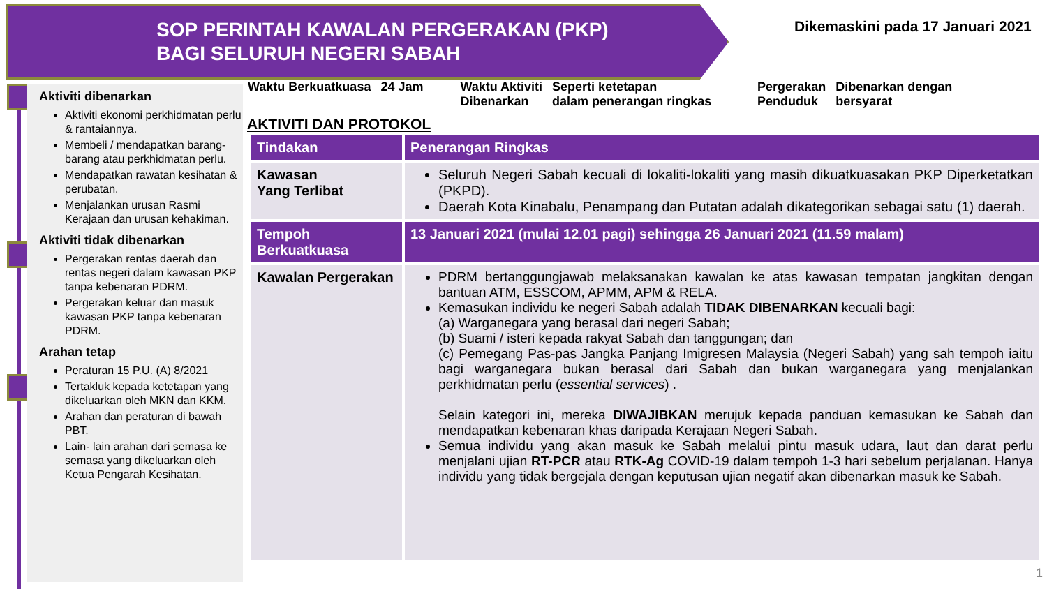SOP PERINTAH KAWALAN PERGERAKAN (PKP)
BAGI SELURUH NEGERI SABAH
Dikemaskini pada 17 Januari 2021
Aktiviti dibenarkan
Aktiviti ekonomi perkhidmatan perlu & rantaiannya.
Membeli / mendapatkan barang-barang atau perkhidmatan perlu.
Mendapatkan rawatan kesihatan & perubatan.
Menjalankan urusan Rasmi Kerajaan dan urusan kehakiman.
Aktiviti tidak dibenarkan
Pergerakan rentas daerah dan rentas negeri dalam kawasan PKP tanpa kebenaran PDRM.
Pergerakan keluar dan masuk kawasan PKP tanpa kebenaran PDRM.
Arahan tetap
Peraturan 15 P.U. (A) 8/2021
Tertakluk kepada ketetapan yang dikeluarkan oleh MKN dan KKM.
Arahan dan peraturan di bawah PBT.
Lain- lain arahan dari semasa ke semasa yang dikeluarkan oleh Ketua Pengarah Kesihatan.
Waktu Berkuatkuasa 24 Jam Waktu Aktiviti
Dibenarkan Seperti ketetapan
dalam penerangan ringkas Pergerakan
Penduduk Dibenarkan dengan
bersyarat
AKTIVITI DAN PROTOKOL
| Tindakan | Penerangan Ringkas |
| --- | --- |
| Kawasan Yang Terlibat | Seluruh Negeri Sabah kecuali di lokaliti-lokaliti yang masih dikuatkuasakan PKP Diperketatkan (PKPD). Daerah Kota Kinabalu, Penampang dan Putatan adalah dikategorikan sebagai satu (1) daerah. |
| Tempoh Berkuatkuasa | 13 Januari 2021 (mulai 12.01 pagi) sehingga 26 Januari 2021 (11.59 malam) |
| Kawalan Pergerakan | PDRM bertanggungjawab melaksanakan kawalan ke atas kawasan tempatan jangkitan dengan bantuan ATM, ESSCOM, APMM, APM & RELA. Kemasukan individu ke negeri Sabah adalah TIDAK DIBENARKAN kecuali bagi: (a) Warganegara yang berasal dari negeri Sabah; (b) Suami / isteri kepada rakyat Sabah dan tanggungan; dan (c) Pemegang Pas-pas Jangka Panjang Imigresen Malaysia (Negeri Sabah) yang sah tempoh iaitu bagi warganegara bukan berasal dari Sabah dan bukan warganegara yang menjalankan perkhidmatan perlu ( essential services ) . Selain kategori ini, mereka DIWAJIBKAN merujuk kepada panduan kemasukan ke Sabah dan mendapatkan kebenaran khas daripada Kerajaan Negeri Sabah. Semua individu yang akan masuk ke Sabah melalui pintu masuk udara, laut dan darat perlu menjalani ujian RT-PCR atau RTK-Ag COVID-19 dalam tempoh 1-3 hari sebelum perjalanan. Hanya individu yang tidak bergejala dengan keputusan ujian negatif akan dibenarkan masuk ke Sabah. |
1